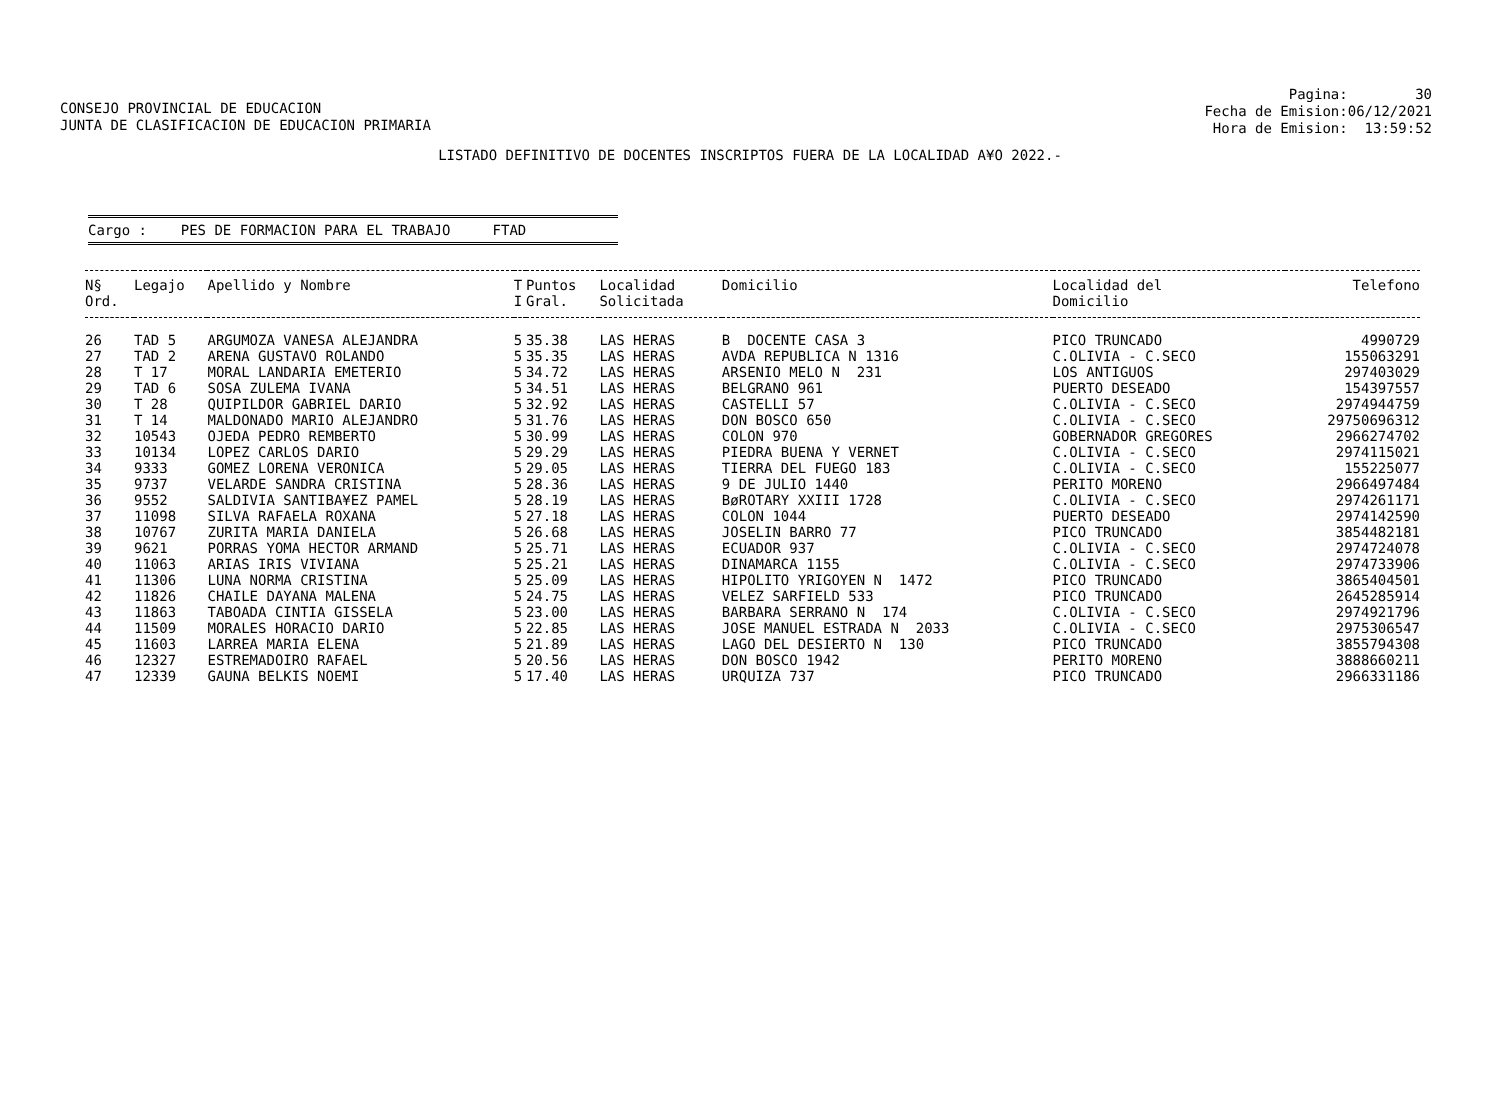CONSEJO PROVINCIAL DE EDUCACION JUNTA DE CLASIFICACION DE EDUCACION PRIMARIA
Pagina: 30 Fecha de Emision:06/12/2021 Hora de Emision: 13:59:52
LISTADO DEFINITIVO DE DOCENTES INSCRIPTOS FUERA DE LA LOCALIDAD A¥O 2022.-
Cargo : PES DE FORMACION PARA EL TRABAJO FTAD
| N§ Ord. | Legajo | Apellido y Nombre | T I | Puntos Gral. | Localidad Solicitada | Domicilio | Localidad del Domicilio | Telefono |
| --- | --- | --- | --- | --- | --- | --- | --- | --- |
| 26 | TAD 5 | ARGUMOZA VANESA ALEJANDRA | 5 | 35.38 | LAS HERAS | B DOCENTE CASA 3 | PICO TRUNCADO | 4990729 |
| 27 | TAD 2 | ARENA GUSTAVO ROLANDO | 5 | 35.35 | LAS HERAS | AVDA REPUBLICA N 1316 | C.OLIVIA - C.SECO | 155063291 |
| 28 | T 17 | MORAL LANDARIA EMETERIO | 5 | 34.72 | LAS HERAS | ARSENIO MELO N 231 | LOS ANTIGUOS | 297403029 |
| 29 | TAD 6 | SOSA ZULEMA IVANA | 5 | 34.51 | LAS HERAS | BELGRANO 961 | PUERTO DESEADO | 154397557 |
| 30 | T 28 | QUIPILDOR GABRIEL DARIO | 5 | 32.92 | LAS HERAS | CASTELLI 57 | C.OLIVIA - C.SECO | 2974944759 |
| 31 | T 14 | MALDONADO MARIO ALEJANDRO | 5 | 31.76 | LAS HERAS | DON BOSCO 650 | C.OLIVIA - C.SECO | 29750696312 |
| 32 | 10543 | OJEDA PEDRO REMBERTO | 5 | 30.99 | LAS HERAS | COLON 970 | GOBERNADOR GREGORES | 2966274702 |
| 33 | 10134 | LOPEZ CARLOS DARIO | 5 | 29.29 | LAS HERAS | PIEDRA BUENA Y VERNET | C.OLIVIA - C.SECO | 2974115021 |
| 34 | 9333 | GOMEZ LORENA VERONICA | 5 | 29.05 | LAS HERAS | TIERRA DEL FUEGO 183 | C.OLIVIA - C.SECO | 155225077 |
| 35 | 9737 | VELARDE SANDRA CRISTINA | 5 | 28.36 | LAS HERAS | 9 DE JULIO 1440 | PERITO MORENO | 2966497484 |
| 36 | 9552 | SALDIVIA SANTIBA¥EZ PAMEL | 5 | 28.19 | LAS HERAS | BøROTARY XXIII 1728 | C.OLIVIA - C.SECO | 2974261171 |
| 37 | 11098 | SILVA RAFAELA ROXANA | 5 | 27.18 | LAS HERAS | COLON 1044 | PUERTO DESEADO | 2974142590 |
| 38 | 10767 | ZURITA MARIA DANIELA | 5 | 26.68 | LAS HERAS | JOSELIN BARRO 77 | PICO TRUNCADO | 3854482181 |
| 39 | 9621 | PORRAS YOMA HECTOR ARMAND | 5 | 25.71 | LAS HERAS | ECUADOR 937 | C.OLIVIA - C.SECO | 2974724078 |
| 40 | 11063 | ARIAS IRIS VIVIANA | 5 | 25.21 | LAS HERAS | DINAMARCA 1155 | C.OLIVIA - C.SECO | 2974733906 |
| 41 | 11306 | LUNA NORMA CRISTINA | 5 | 25.09 | LAS HERAS | HIPOLITO YRIGOYEN N 1472 | PICO TRUNCADO | 3865404501 |
| 42 | 11826 | CHAILE DAYANA MALENA | 5 | 24.75 | LAS HERAS | VELEZ SARFIELD 533 | PICO TRUNCADO | 2645285914 |
| 43 | 11863 | TABOADA CINTIA GISSELA | 5 | 23.00 | LAS HERAS | BARBARA SERRANO N 174 | C.OLIVIA - C.SECO | 2974921796 |
| 44 | 11509 | MORALES HORACIO DARIO | 5 | 22.85 | LAS HERAS | JOSE MANUEL ESTRADA N 2033 | C.OLIVIA - C.SECO | 2975306547 |
| 45 | 11603 | LARREA MARIA ELENA | 5 | 21.89 | LAS HERAS | LAGO DEL DESIERTO N 130 | PICO TRUNCADO | 3855794308 |
| 46 | 12327 | ESTREMADOIRO RAFAEL | 5 | 20.56 | LAS HERAS | DON BOSCO 1942 | PERITO MORENO | 3888660211 |
| 47 | 12339 | GAUNA BELKIS NOEMI | 5 | 17.40 | LAS HERAS | URQUIZA 737 | PICO TRUNCADO | 2966331186 |